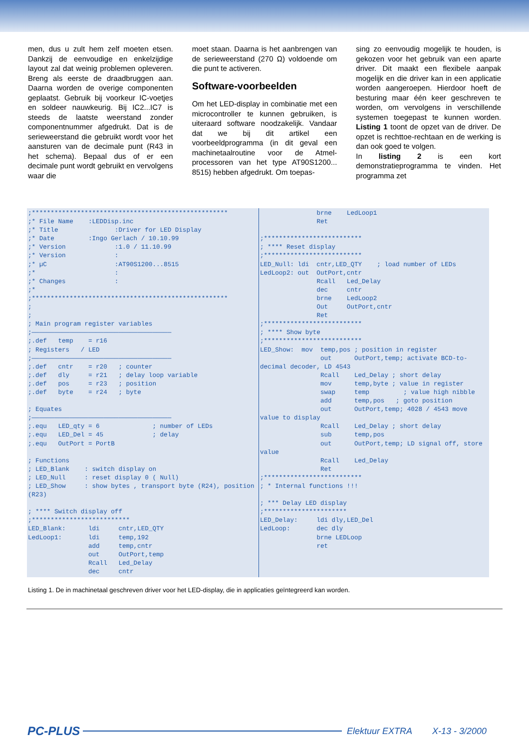men, dus u zult hem zelf moeten etsen. Dankzij de eenvoudige en enkelzijdige layout zal dat weinig problemen opleveren. Breng als eerste de draadbruggen aan. Daarna worden de overige componenten geplaatst. Gebruik bij voorkeur IC-voetjes en soldeer nauwkeurig. Bij IC2...IC7 is steeds de laatste weerstand zonder componentnummer afgedrukt. Dat is de serieweerstand die gebruikt wordt voor het aansturen van de decimale punt (R43 in het schema). Bepaal dus of er een decimale punt wordt gebruikt en vervolgens waar die
moet staan. Daarna is het aanbrengen van de serieweerstand (270 Ω) voldoende om die punt te activeren.
Software-voorbeelden
Om het LED-display in combinatie met een microcontroller te kunnen gebruiken, is uiteraard software noodzakelijk. Vandaar dat we bij dit artikel een voorbeeldprogramma (in dit geval een machinetaalroutine voor de Atmel-processoren van het type AT90S1200... 8515) hebben afgedrukt. Om toepas-
sing zo eenvoudig mogelijk te houden, is gekozen voor het gebruik van een aparte driver. Dit maakt een flexibele aanpak mogelijk en die driver kan in een applicatie worden aangeroepen. Hierdoor hoeft de besturing maar één keer geschreven te worden, om vervolgens in verschillende systemen toegepast te kunnen worden. Listing 1 toont de opzet van de driver. De opzet is rechttoe-rechtaan en de werking is dan ook goed te volgen.
In listing 2 is een kort demonstratieprogramma te vinden. Het programma zet
;****************************************************
;* File Name    :LEDDisp.inc
;* Title               :Driver for LED Display
;* Date         :Ingo Gerlach / 10.10.99
;* Version             :1.0 / 11.10.99
;* Version             :
;* µC                  :AT90S1200...8515
;*                     :
;* Changes             :
;*
;****************************************************
;
;
; Main program register variables
;—————————————————————————————————————
;.def   temp    = r16
; Registers   / LED
;—————————————————————————————————————
;.def   cntr    = r20   ; counter
;.def   dly     = r21   ; delay loop variable
;.def   pos     = r23   ; position
;.def   byte    = r24   ; byte

; Equates
;—————————————————————————————————————
;.equ   LED_qty = 6              ; number of LEDs
;.equ   LED_Del = 45             ; delay
;.equ   OutPort = PortB

; Functions
; LED_Blank    : switch display on
; LED_Null     : reset display 0 ( Null)
; LED_Show     : show bytes , transport byte (R24), position (R23)

; **** Switch display off
;**************************
LED_Blank:      ldi     cntr,LED_QTY
LedLoop1:       ldi     temp,192
                add     temp,cntr
                out     OutPort,temp
                Rcall   Led_Delay
                dec     cntr
               brne    LedLoop1
               Ret

;**************************
; **** Reset display
;**************************
LED_Null: ldi  cntr,LED_QTY    ; load number of LEDs
LedLoop2: out  OutPort,cntr
               Rcall   Led_Delay
               dec     cntr
               brne    LedLoop2
               Out     OutPort,cntr
               Ret
;**************************
; **** Show byte
;**************************
LED_Show:  mov  temp,pos ; position in register
                out      OutPort,temp; activate BCD-to-decimal decoder, LD 4543
                Rcall    Led_Delay ; short delay
                mov      temp,byte ; value in register
                swap     temp         ; value high nibble
                add      temp,pos   ; goto position
                out      OutPort,temp; 4028 / 4543 move value to display
                Rcall    Led_Delay ; short delay
                sub      temp,pos
                out      OutPort,temp; LD signal off, store value
                Rcall    Led_Delay
                Ret
;**************************
; * Internal functions !!!

; *** Delay LED display
;**********************
LED_Delay:     ldi dly,LED_Del
LedLoop:       dec dly
               brne LEDLoop
               ret
Listing 1. De in machinetaal geschreven driver voor het LED-display, die in applicaties geïntegreerd kan worden.
PC-PLUS Elektuur EXTRA X-13 - 3/2000